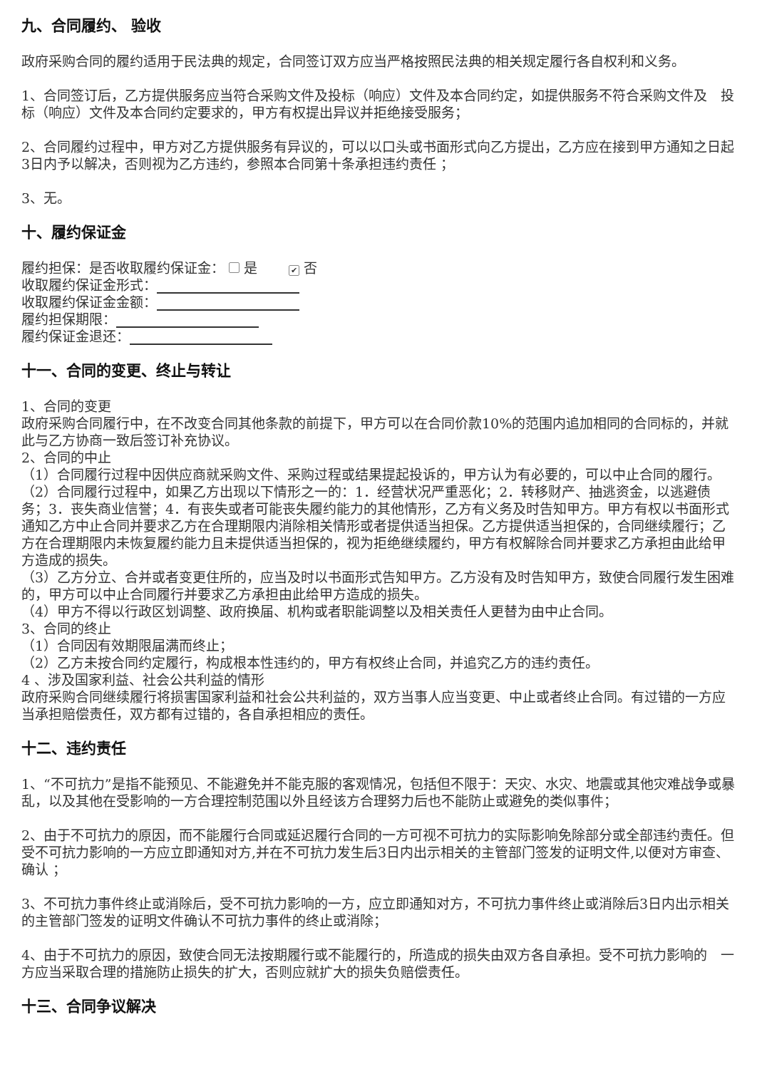九、合同履约、 验收
政府采购合同的履约适用于民法典的规定，合同签订双方应当严格按照民法典的相关规定履行各自权利和义务。
1、合同签订后，乙方提供服务应当符合采购文件及投标（响应）文件及本合同约定，如提供服务不符合采购文件及　投标（响应）文件及本合同约定要求的，甲方有权提出异议并拒绝接受服务；
2、合同履约过程中，甲方对乙方提供服务有异议的，可以以口头或书面形式向乙方提出，乙方应在接到甲方通知之日起3日内予以解决，否则视为乙方违约，参照本合同第十条承担违约责任 ；
3、无。
十、履约保证金
履约担保：是否收取履约保证金： 是　　✔ 否
收取履约保证金形式：
收取履约保证金金额：
履约担保期限：
履约保证金退还：
十一、合同的变更、终止与转让
1、合同的变更
政府采购合同履行中，在不改变合同其他条款的前提下，甲方可以在合同价款10%的范围内追加相同的合同标的，并就此与乙方协商一致后签订补充协议。
2、合同的中止
（1）合同履行过程中因供应商就采购文件、采购过程或结果提起投诉的，甲方认为有必要的，可以中止合同的履行。
（2）合同履行过程中，如果乙方出现以下情形之一的：1．经营状况严重恶化；2．转移财产、抽逃资金，以逃避债务；3．丧失商业信誉；4．有丧失或者可能丧失履约能力的其他情形，乙方有义务及时告知甲方。甲方有权以书面形式通知乙方中止合同并要求乙方在合理期限内消除相关情形或者提供适当担保。乙方提供适当担保的，合同继续履行；乙方在合理期限内未恢复履约能力且未提供适当担保的，视为拒绝继续履约，甲方有权解除合同并要求乙方承担由此给甲方造成的损失。
（3）乙方分立、合并或者变更住所的，应当及时以书面形式告知甲方。乙方没有及时告知甲方，致使合同履行发生困难的，甲方可以中止合同履行并要求乙方承担由此给甲方造成的损失。
（4）甲方不得以行政区划调整、政府换届、机构或者职能调整以及相关责任人更替为由中止合同。
3、合同的终止
（1）合同因有效期限届满而终止；
（2）乙方未按合同约定履行，构成根本性违约的，甲方有权终止合同，并追究乙方的违约责任。
4 、涉及国家利益、社会公共利益的情形
政府采购合同继续履行将损害国家利益和社会公共利益的，双方当事人应当变更、中止或者终止合同。有过错的一方应当承担赔偿责任，双方都有过错的，各自承担相应的责任。
十二、违约责任
1、“不可抗力”是指不能预见、不能避免并不能克服的客观情况，包括但不限于：天灾、水灾、地震或其他灾难战争或暴乱，以及其他在受影响的一方合理控制范围以外且经该方合理努力后也不能防止或避免的类似事件；
2、由于不可抗力的原因，而不能履行合同或延迟履行合同的一方可视不可抗力的实际影响免除部分或全部违约责任。但受不可抗力影响的一方应立即通知对方,并在不可抗力发生后3日内出示相关的主管部门签发的证明文件,以便对方审查、确认 ；
3、不可抗力事件终止或消除后，受不可抗力影响的一方，应立即通知对方，不可抗力事件终止或消除后3日内出示相关的主管部门签发的证明文件确认不可抗力事件的终止或消除；
4、由于不可抗力的原因，致使合同无法按期履行或不能履行的，所造成的损失由双方各自承担。受不可抗力影响的　一方应当采取合理的措施防止损失的扩大，否则应就扩大的损失负赔偿责任。
十三、合同争议解决